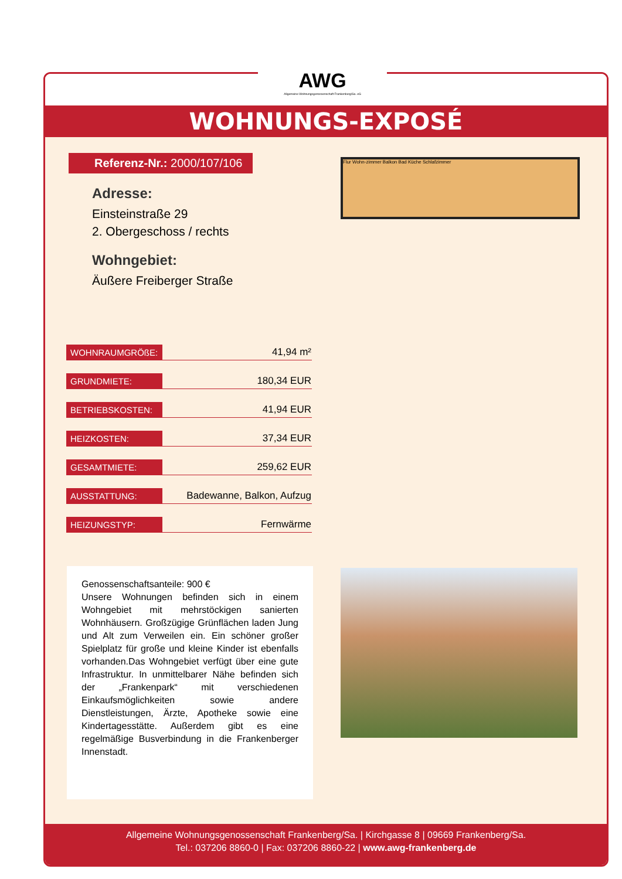WOHNUNGS-EXPOSÉ
Referenz-Nr.: 2000/107/106
Adresse:
Einsteinstraße 29
2. Obergeschoss / rechts
Wohngebiet:
Äußere Freiberger Straße
Flur Wohn-zimmer Balkon Bad Küche Schlafzimmer
| WOHNRAUMGRÖßE: | 41,94 m² |
| GRUNDMIETE: | 180,34 EUR |
| BETRIEBSKOSTEN: | 41,94 EUR |
| HEIZKOSTEN: | 37,34 EUR |
| GESAMTMIETE: | 259,62 EUR |
| AUSSTATTUNG: | Badewanne, Balkon, Aufzug |
| HEIZUNGSTYP: | Fernwärme |
Genossenschaftsanteile: 900 €
Unsere Wohnungen befinden sich in einem Wohngebiet mit mehrstöckigen sanierten Wohnhäusern. Großzügige Grünflächen laden Jung und Alt zum Verweilen ein. Ein schöner großer Spielplatz für große und kleine Kinder ist ebenfalls vorhanden.Das Wohngebiet verfügt über eine gute Infrastruktur. In unmittelbarer Nähe befinden sich der „Frankenpark“ mit verschiedenen Einkaufsmöglichkeiten sowie andere Dienstleistungen, Ärzte, Apotheke sowie eine Kindertagesstätte. Außerdem gibt es eine regelmäßige Busverbindung in die Frankenberger Innenstadt.
Allgemeine Wohnungsgenossenschaft Frankenberg/Sa. | Kirchgasse 8 | 09669 Frankenberg/Sa.
Tel.: 037206 8860-0 | Fax: 037206 8860-22 | www.awg-frankenberg.de
AWG
Allgemeine Wohnungsgenossenschaft Frankenberg/Sa. eG